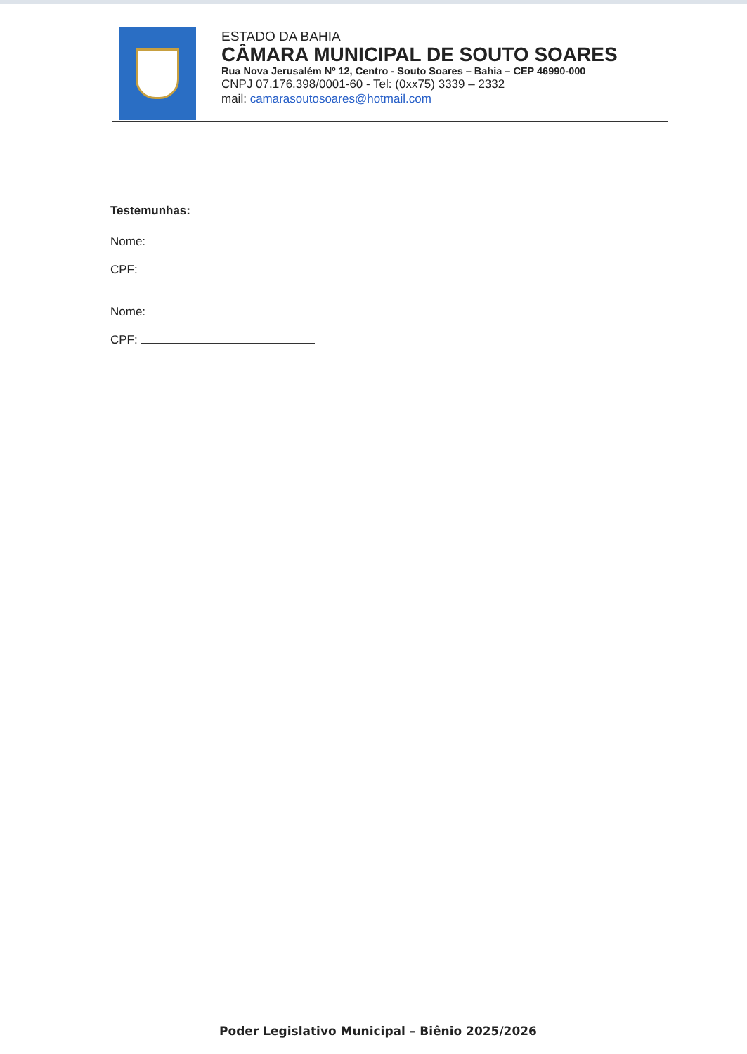ESTADO DA BAHIA
CÂMARA MUNICIPAL DE SOUTO SOARES
Rua Nova Jerusalém Nº 12, Centro - Souto Soares – Bahia – CEP 46990-000
CNPJ 07.176.398/0001-60 - Tel: (0xx75) 3339 – 2332
mail: camarasoutosoares@hotmail.com
Testemunhas:
Nome:
CPF:
Nome:
CPF:
Poder Legislativo Municipal – Biênio 2025/2026